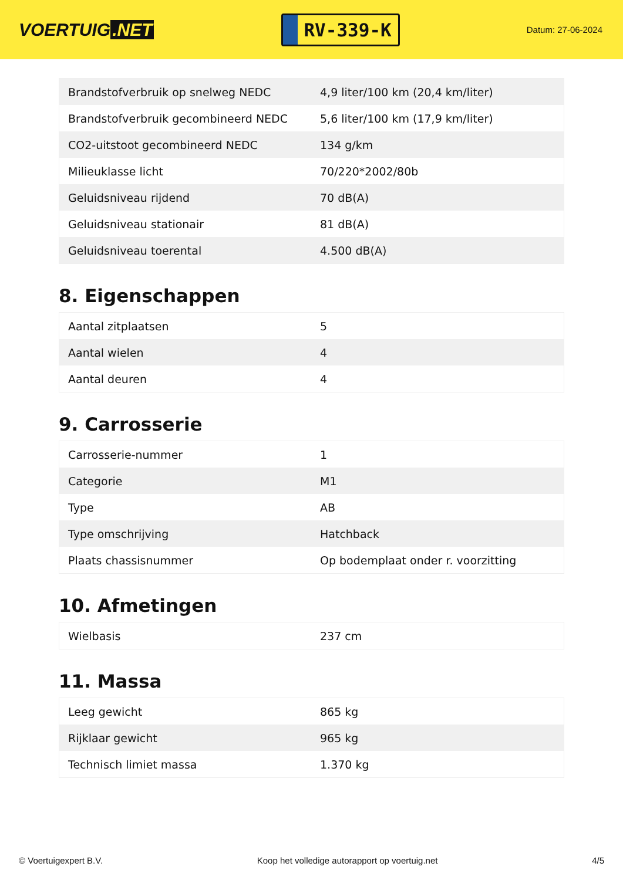VOERTUIG.NET
RV-339-K
Datum: 27-06-2024
| Brandstofverbruik op snelweg NEDC | 4,9 liter/100 km (20,4 km/liter) |
| Brandstofverbruik gecombineerd NEDC | 5,6 liter/100 km (17,9 km/liter) |
| CO2-uitstoot gecombineerd NEDC | 134 g/km |
| Milieuklasse licht | 70/220*2002/80b |
| Geluidsniveau rijdend | 70 dB(A) |
| Geluidsniveau stationair | 81 dB(A) |
| Geluidsniveau toerental | 4.500 dB(A) |
8. Eigenschappen
| Aantal zitplaatsen | 5 |
| Aantal wielen | 4 |
| Aantal deuren | 4 |
9. Carrosserie
| Carrosserie-nummer | 1 |
| Categorie | M1 |
| Type | AB |
| Type omschrijving | Hatchback |
| Plaats chassisnummer | Op bodemplaat onder r. voorzitting |
10. Afmetingen
| Wielbasis | 237 cm |
11. Massa
| Leeg gewicht | 865 kg |
| Rijklaar gewicht | 965 kg |
| Technisch limiet massa | 1.370 kg |
© Voertuigexpert B.V. Koop het volledige autorapport op voertuig.net 4/5